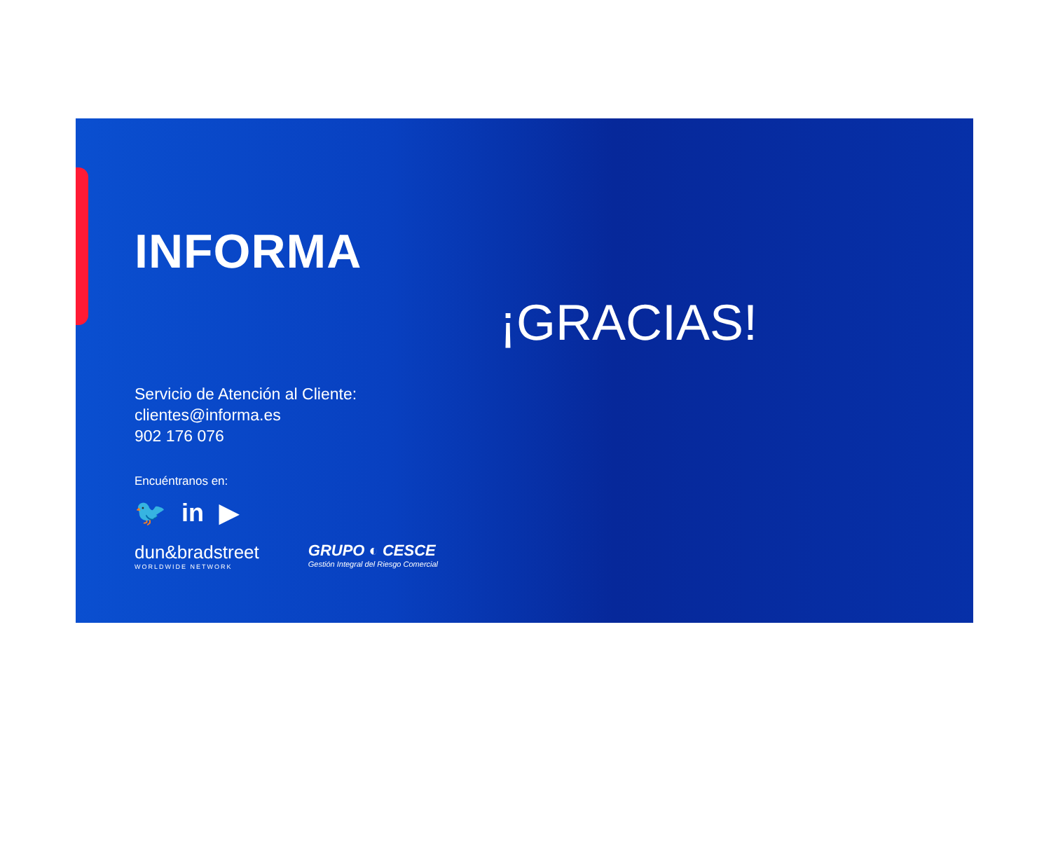INFORMA
Servicio de Atención al Cliente:
clientes@informa.es
902 176 076
Encuéntranos en:
🐦 in ▶
dun&bradstreet
WORLDWIDE NETWORK
GRUPO ◐ CESCE
Gestión Integral del Riesgo Comercial
¡GRACIAS!